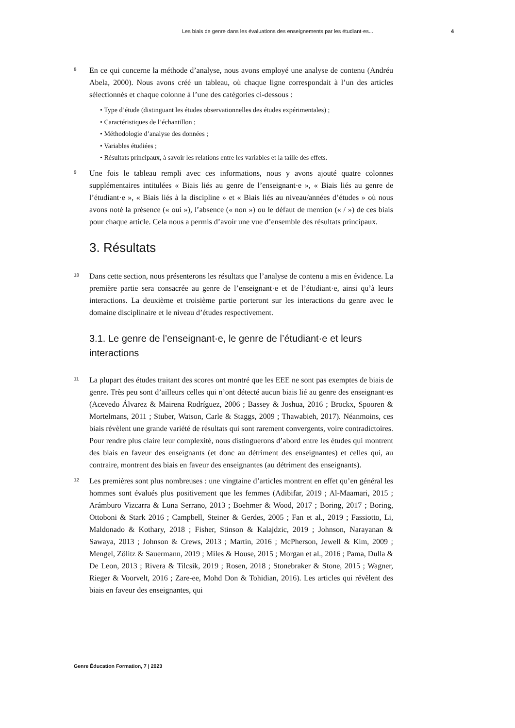Les biais de genre dans les évaluations des enseignements par les étudiant·es... 4
8
En ce qui concerne la méthode d’analyse, nous avons employé une analyse de contenu (Andréu Abela, 2000). Nous avons créé un tableau, où chaque ligne correspondait à l’un des articles sélectionnés et chaque colonne à l’une des catégories ci-dessous :
• Type d’étude (distinguant les études observationnelles des études expérimentales) ;
• Caractéristiques de l’échantillon ;
• Méthodologie d’analyse des données ;
• Variables étudiées ;
• Résultats principaux, à savoir les relations entre les variables et la taille des effets.
9
Une fois le tableau rempli avec ces informations, nous y avons ajouté quatre colonnes supplémentaires intitulées « Biais liés au genre de l’enseignant·e », « Biais liés au genre de l’étudiant·e », « Biais liés à la discipline » et « Biais liés au niveau/années d’études » où nous avons noté la présence (« oui »), l’absence (« non ») ou le défaut de mention (« / ») de ces biais pour chaque article. Cela nous a permis d’avoir une vue d’ensemble des résultats principaux.
3. Résultats
10
Dans cette section, nous présenterons les résultats que l’analyse de contenu a mis en évidence. La première partie sera consacrée au genre de l’enseignant·e et de l’étudiant·e, ainsi qu’à leurs interactions. La deuxième et troisième partie porteront sur les interactions du genre avec le domaine disciplinaire et le niveau d’études respectivement.
3.1. Le genre de l’enseignant·e, le genre de l’étudiant·e et leurs interactions
11
La plupart des études traitant des scores ont montré que les EEE ne sont pas exemptes de biais de genre. Très peu sont d’ailleurs celles qui n’ont détecté aucun biais lié au genre des enseignant·es (Acevedo Álvarez & Mairena Rodríguez, 2006 ; Bassey & Joshua, 2016 ; Brockx, Spooren & Mortelmans, 2011 ; Stuber, Watson, Carle & Staggs, 2009 ; Thawabieh, 2017). Néanmoins, ces biais révèlent une grande variété de résultats qui sont rarement convergents, voire contradictoires. Pour rendre plus claire leur complexité, nous distinguerons d’abord entre les études qui montrent des biais en faveur des enseignants (et donc au détriment des enseignantes) et celles qui, au contraire, montrent des biais en faveur des enseignantes (au détriment des enseignants).
12
Les premières sont plus nombreuses : une vingtaine d’articles montrent en effet qu’en général les hommes sont évalués plus positivement que les femmes (Adibifar, 2019 ; Al-Maamari, 2015 ; Arámburo Vizcarra & Luna Serrano, 2013 ; Boehmer & Wood, 2017 ; Boring, 2017 ; Boring, Ottoboni & Stark 2016 ; Campbell, Steiner & Gerdes, 2005 ; Fan et al., 2019 ; Fassiotto, Li, Maldonado & Kothary, 2018 ; Fisher, Stinson & Kalajdzic, 2019 ; Johnson, Narayanan & Sawaya, 2013 ; Johnson & Crews, 2013 ; Martin, 2016 ; McPherson, Jewell & Kim, 2009 ; Mengel, Zölitz & Sauermann, 2019 ; Miles & House, 2015 ; Morgan et al., 2016 ; Pama, Dulla & De Leon, 2013 ; Rivera & Tilcsik, 2019 ; Rosen, 2018 ; Stonebraker & Stone, 2015 ; Wagner, Rieger & Voorvelt, 2016 ; Zare-ee, Mohd Don & Tohidian, 2016). Les articles qui révèlent des biais en faveur des enseignantes, qui
Genre Éducation Formation, 7 | 2023